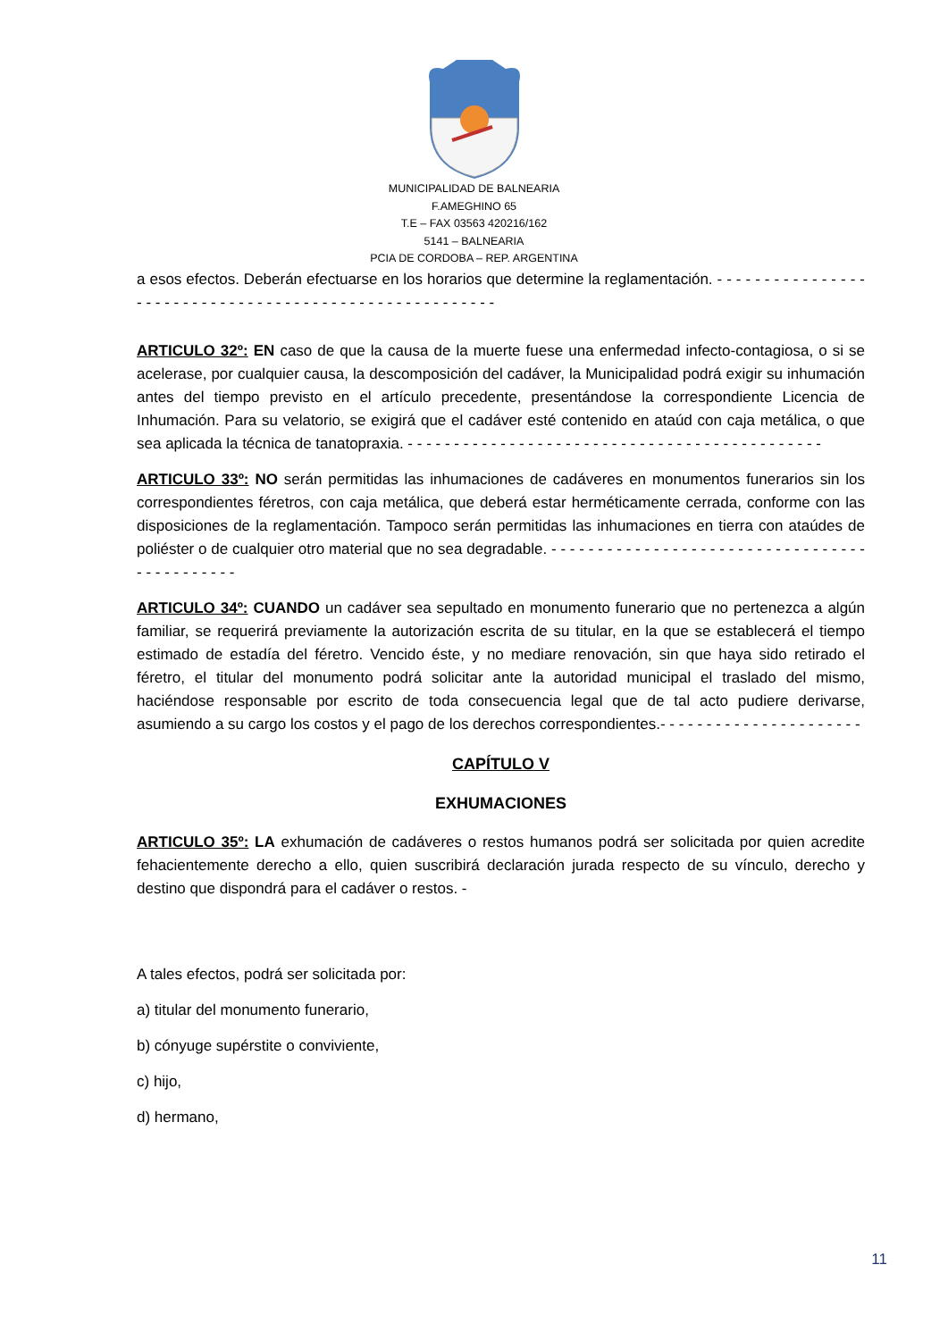MUNICIPALIDAD DE BALNEARIA
F.AMEGHINO 65
T.E – FAX 03563 420216/162
5141 – BALNEARIA
PCIA DE CORDOBA – REP. ARGENTINA
a esos efectos. Deberán efectuarse en los horarios que determine la reglamentación. - - - - - - - - - - - - - - - - - - - - - - - - - - - - - - - - - - - - - - - - - - - - - - - - - - - - - - -
ARTICULO 32º: EN caso de que la causa de la muerte fuese una enfermedad infecto-contagiosa, o si se acelerase, por cualquier causa, la descomposición del cadáver, la Municipalidad podrá exigir su inhumación antes del tiempo previsto en el artículo precedente, presentándose la correspondiente Licencia de Inhumación. Para su velatorio, se exigirá que el cadáver esté contenido en ataúd con caja metálica, o que sea aplicada la técnica de tanatopraxia. - - - - - - - - - - - - - - - - - - - - - - - - - - - - - - - - - - - - - - - - - - - - -
ARTICULO 33º: NO serán permitidas las inhumaciones de cadáveres en monumentos funerarios sin los correspondientes féretros, con caja metálica, que deberá estar herméticamente cerrada, conforme con las disposiciones de la reglamentación. Tampoco serán permitidas las inhumaciones en tierra con ataúdes de poliéster o de cualquier otro material que no sea degradable. - - - - - - - - - - - - - - - - - - - - - - - - - - - - - - - - - - - - - - - - - - - - -
ARTICULO 34º: CUANDO un cadáver sea sepultado en monumento funerario que no pertenezca a algún familiar, se requerirá previamente la autorización escrita de su titular, en la que se establecerá el tiempo estimado de estadía del féretro. Vencido éste, y no mediare renovación, sin que haya sido retirado el féretro, el titular del monumento podrá solicitar ante la autoridad municipal el traslado del mismo, haciéndose responsable por escrito de toda consecuencia legal que de tal acto pudiere derivarse, asumiendo a su cargo los costos y el pago de los derechos correspondientes.- - - - - - - - - - - - - - - - - - - - - -
CAPÍTULO V
EXHUMACIONES
ARTICULO 35º: LA exhumación de cadáveres o restos humanos podrá ser solicitada por quien acredite fehacientemente derecho a ello, quien suscribirá declaración jurada respecto de su vínculo, derecho y destino que dispondrá para el cadáver o restos. -
A tales efectos, podrá ser solicitada por:
a) titular del monumento funerario,
b) cónyuge supérstite o conviviente,
c) hijo,
d) hermano,
11